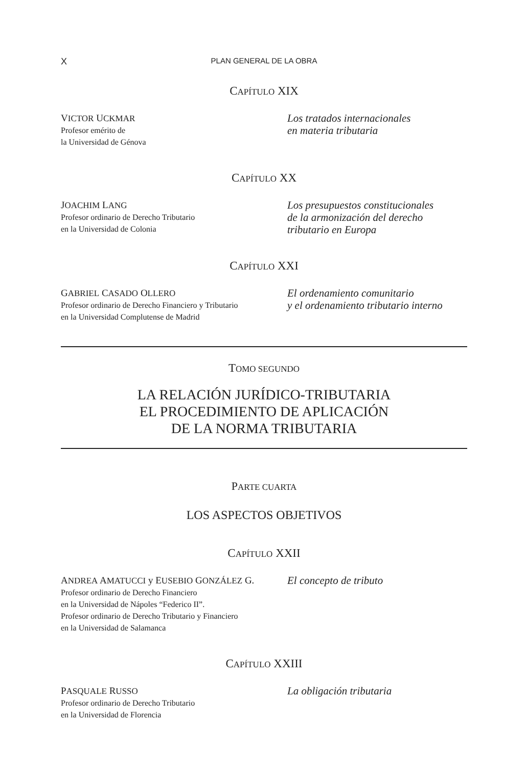X
PLAN GENERAL DE LA OBRA
CAPÍTULO XIX
VICTOR UCKMAR
Profesor emérito de
la Universidad de Génova
Los tratados internacionales
en materia tributaria
CAPÍTULO XX
JOACHIM LANG
Profesor ordinario de Derecho Tributario
en la Universidad de Colonia
Los presupuestos constitucionales
de la armonización del derecho
tributario en Europa
CAPÍTULO XXI
GABRIEL CASADO OLLERO
Profesor ordinario de Derecho Financiero y Tributario
en la Universidad Complutense de Madrid
El ordenamiento comunitario
y el ordenamiento tributario interno
TOMO SEGUNDO
LA RELACIÓN JURÍDICO-TRIBUTARIA
EL PROCEDIMIENTO DE APLICACIÓN
DE LA NORMA TRIBUTARIA
PARTE CUARTA
LOS ASPECTOS OBJETIVOS
CAPÍTULO XXII
ANDREA AMATUCCI y EUSEBIO GONZÁLEZ G.
Profesor ordinario de Derecho Financiero
en la Universidad de Nápoles “Federico II”.
Profesor ordinario de Derecho Tributario y Financiero
en la Universidad de Salamanca
El concepto de tributo
CAPÍTULO XXIII
PASQUALE RUSSO
Profesor ordinario de Derecho Tributario
en la Universidad de Florencia
La obligación tributaria